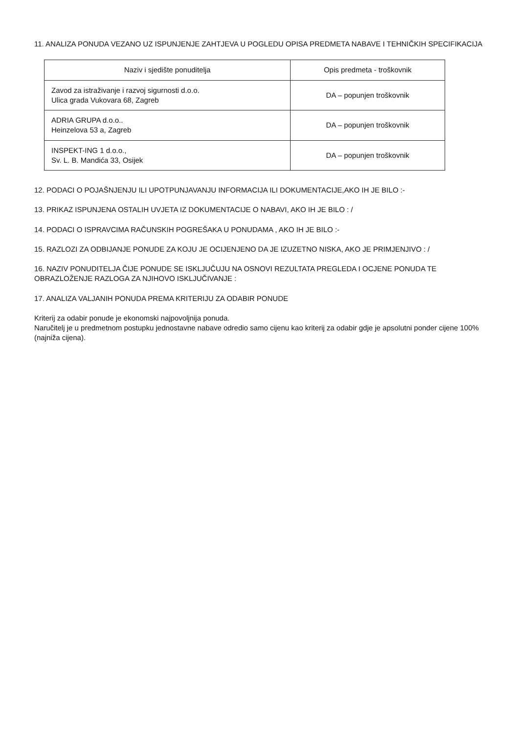11. ANALIZA PONUDA VEZANO UZ ISPUNJENJE ZAHTJEVA U POGLEDU OPISA PREDMETA NABAVE I TEHNIČKIH SPECIFIKACIJA
| Naziv i sjedište ponuditelja | Opis predmeta - troškovnik |
| --- | --- |
| Zavod za istraživanje i razvoj sigurnosti d.o.o. Ulica grada Vukovara 68, Zagreb | DA – popunjen troškovnik |
| ADRIA GRUPA d.o.o.. Heinzelova 53 a, Zagreb | DA – popunjen troškovnik |
| INSPEKT-ING 1 d.o.o., Sv. L. B. Mandića 33, Osijek | DA – popunjen troškovnik |
12. PODACI O POJAŠNJENJU ILI UPOTPUNJAVANJU INFORMACIJA ILI DOKUMENTACIJE,AKO IH JE BILO :-
13. PRIKAZ ISPUNJENA OSTALIH UVJETA IZ DOKUMENTACIJE O NABAVI, AKO IH JE BILO : /
14. PODACI O ISPRAVCIMA RAČUNSKIH POGREŠAKA U PONUDAMA , AKO IH JE BILO :-
15. RAZLOZI ZA ODBIJANJE PONUDE ZA KOJU JE OCIJENJENO DA JE IZUZETNO NISKA, AKO JE PRIMJENJIVO : /
16. NAZIV PONUDITELJA ČIJE PONUDE SE ISKLJUČUJU NA OSNOVI REZULTATA PREGLEDA I OCJENE PONUDA TE OBRAZLOŽENJE RAZLOGA ZA NJIHOVO ISKLJUČIVANJE :
17. ANALIZA VALJANIH PONUDA PREMA KRITERIJU ZA ODABIR PONUDE
Kriterij za odabir ponude je ekonomski najpovoljnija ponuda.
Naručitelj je u predmetnom postupku jednostavne nabave odredio samo cijenu kao kriterij za odabir gdje je apsolutni ponder cijene 100% (najniža cijena).